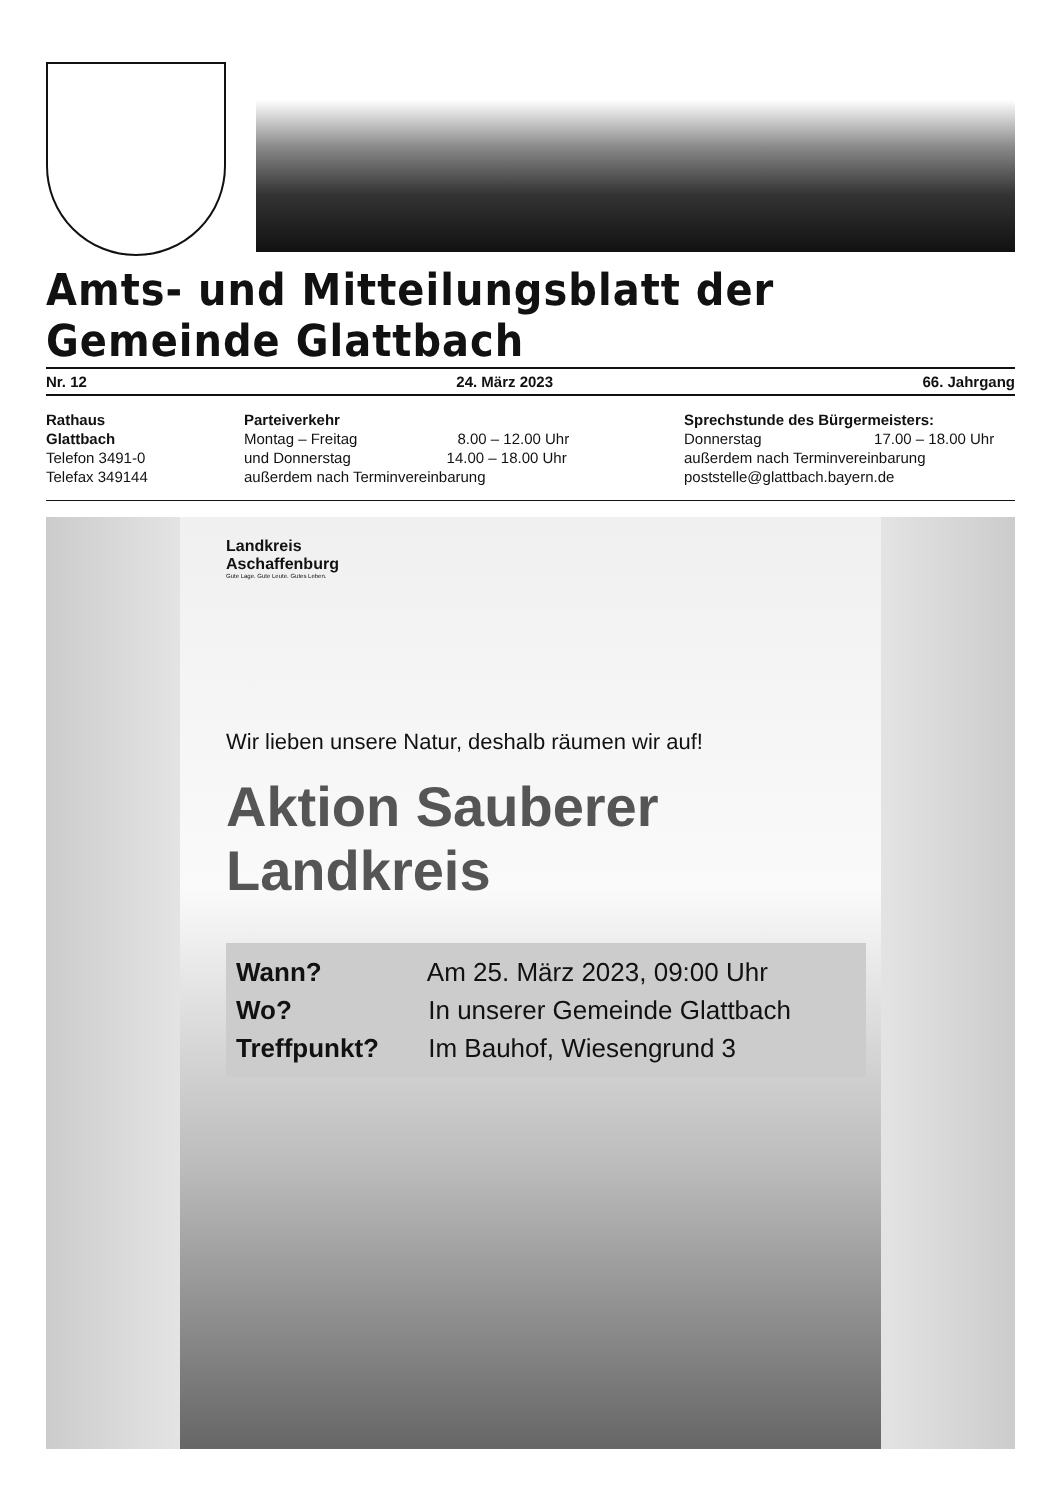Amts- und Mitteilungsblatt der Gemeinde Glattbach
Nr. 12 24. März 2023 66. Jahrgang
Rathaus
Glattbach
Telefon 3491-0
Telefax 349144
Parteiverkehr
Montag – Freitag 8.00 – 12.00 Uhr
und Donnerstag 14.00 – 18.00 Uhr
außerdem nach Terminvereinbarung
Sprechstunde des Bürgermeisters:
Donnerstag 17.00 – 18.00 Uhr
außerdem nach Terminvereinbarung
poststelle@glattbach.bayern.de
Landkreis
Aschaffenburg
Gute Lage. Gute Leute. Gutes Leben.
Wir lieben unsere Natur, deshalb räumen wir auf!
Aktion Sauberer
Landkreis
Wann? Am 25. März 2023, 09:00 Uhr
Wo? In unserer Gemeinde Glattbach
Treffpunkt? Im Bauhof, Wiesengrund 3